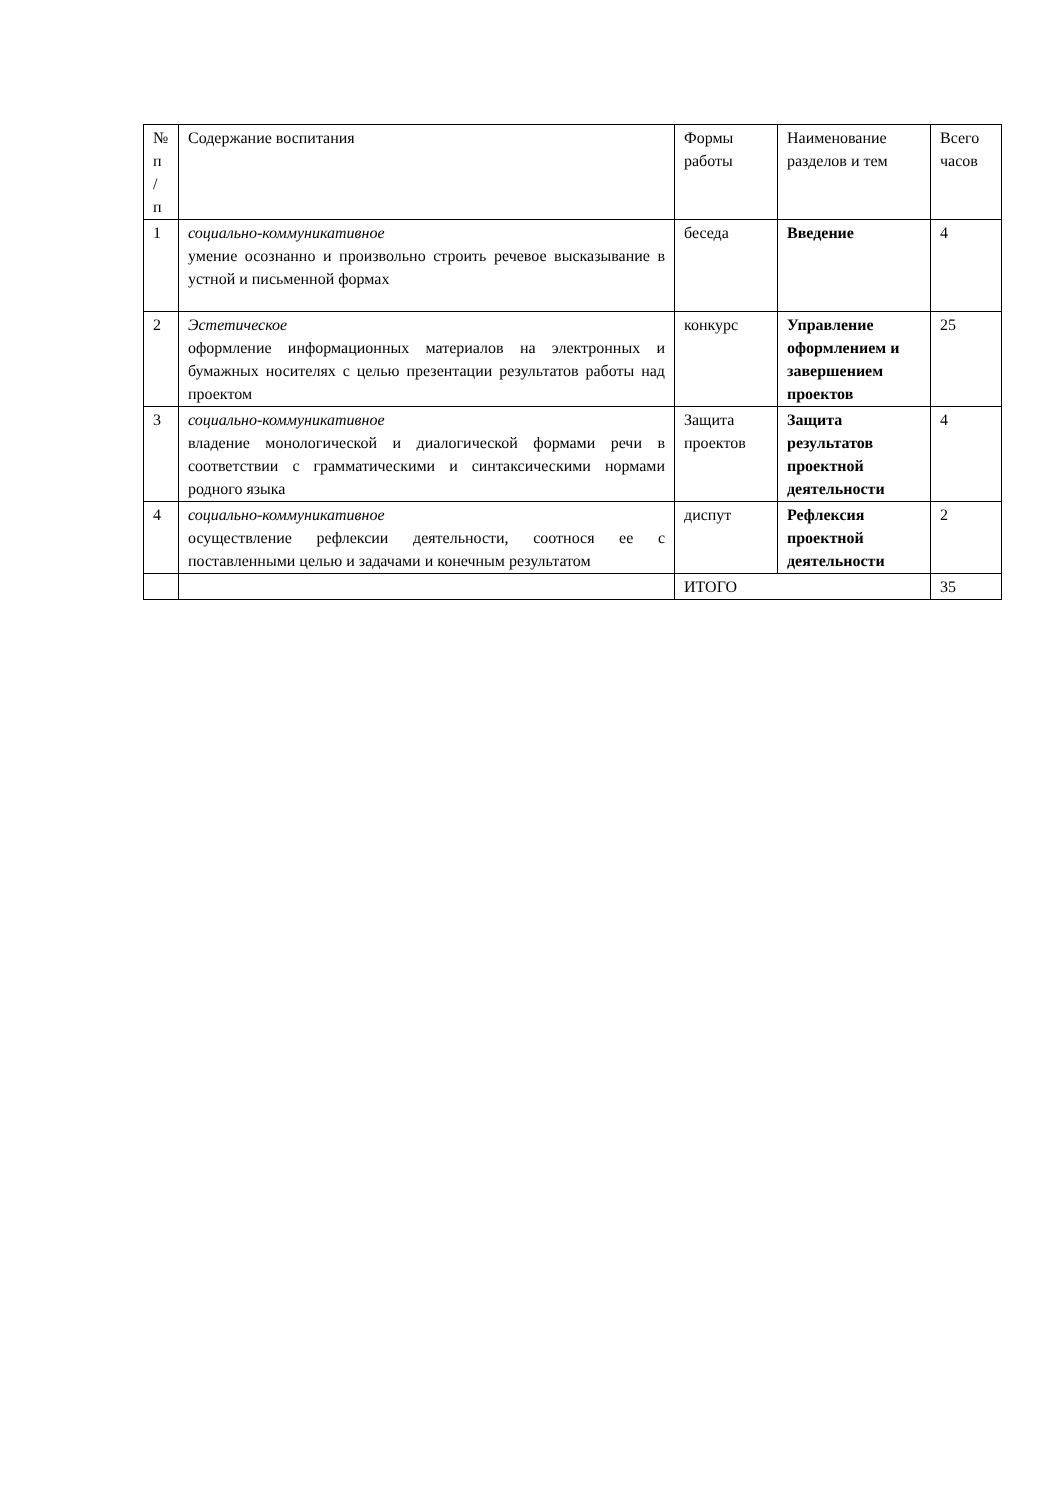| № п / п | Содержание воспитания | Формы работы | Наименование разделов и тем | Всего часов |
| 1 | социально-коммуникативное умение осознанно и произвольно строить речевое высказывание в устной и письменной формах | беседа | Введение | 4 |
| 2 | Эстетическое оформление информационных материалов на электронных и бумажных носителях с целью презентации результатов работы над проектом | конкурс | Управление оформлением и завершением проектов | 25 |
| 3 | социально-коммуникативное владение монологической и диалогической формами речи в соответствии с грамматическими и синтаксическими нормами родного языка | Защита проектов | Защита результатов проектной деятельности | 4 |
| 4 | социально-коммуникативное осуществление рефлексии деятельности, соотнося ее с поставленными целью и задачами и конечным результатом | диспут | Рефлексия проектной деятельности | 2 |
| | | ИТОГО | | 35 |